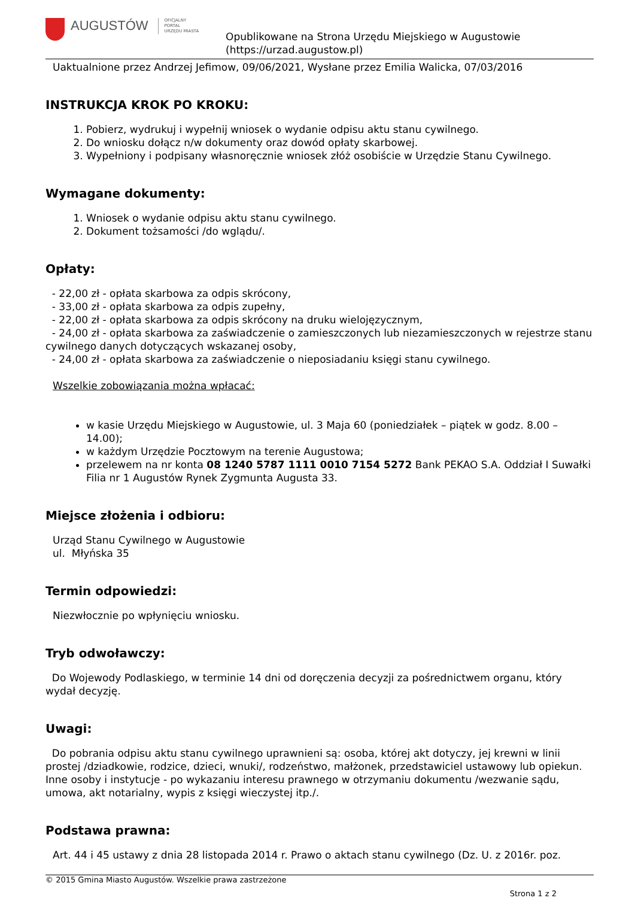AUGUSTÓW
OFICJALNY
PORTAL
URZĘDU MIASTA
Opublikowane na Strona Urzędu Miejskiego w Augustowie
(https://urzad.augustow.pl)
Uaktualnione przez Andrzej Jefimow, 09/06/2021, Wysłane przez Emilia Walicka, 07/03/2016
INSTRUKCJA KROK PO KROKU:
1. Pobierz, wydrukuj i wypełnij wniosek o wydanie odpisu aktu stanu cywilnego.
2. Do wniosku dołącz n/w dokumenty oraz dowód opłaty skarbowej.
3. Wypełniony i podpisany własnoręcznie wniosek złóż osobiście w Urzędzie Stanu Cywilnego.
Wymagane dokumenty:
1. Wniosek o wydanie odpisu aktu stanu cywilnego.
2. Dokument tożsamości /do wglądu/.
Opłaty:
- 22,00 zł - opłata skarbowa za odpis skrócony,
- 33,00 zł - opłata skarbowa za odpis zupełny,
- 22,00 zł - opłata skarbowa za odpis skrócony na druku wielojęzycznym,
- 24,00 zł - opłata skarbowa za zaświadczenie o zamieszczonych lub niezamieszczonych w rejestrze stanu cywilnego danych dotyczących wskazanej osoby,
- 24,00 zł - opłata skarbowa za zaświadczenie o nieposiadaniu księgi stanu cywilnego.
Wszelkie zobowiązania można wpłacać:
w kasie Urzędu Miejskiego w Augustowie, ul. 3 Maja 60 (poniedziałek – piątek w godz. 8.00 – 14.00);
w każdym Urzędzie Pocztowym na terenie Augustowa;
przelewem na nr konta 08 1240 5787 1111 0010 7154 5272 Bank PEKAO S.A. Oddział I Suwałki Filia nr 1 Augustów Rynek Zygmunta Augusta 33.
Miejsce złożenia i odbioru:
Urząd Stanu Cywilnego w Augustowie
ul. Młyńska 35
Termin odpowiedzi:
Niezwłocznie po wpłynięciu wniosku.
Tryb odwoławczy:
Do Wojewody Podlaskiego, w terminie 14 dni od doręczenia decyzji za pośrednictwem organu, który wydał decyzję.
Uwagi:
Do pobrania odpisu aktu stanu cywilnego uprawnieni są: osoba, której akt dotyczy, jej krewni w linii prostej /dziadkowie, rodzice, dzieci, wnuki/, rodzeństwo, małżonek, przedstawiciel ustawowy lub opiekun. Inne osoby i instytucje - po wykazaniu interesu prawnego w otrzymaniu dokumentu /wezwanie sądu, umowa, akt notarialny, wypis z księgi wieczystej itp./.
Podstawa prawna:
Art. 44 i 45 ustawy z dnia 28 listopada 2014 r. Prawo o aktach stanu cywilnego (Dz. U. z 2016r. poz.
© 2015 Gmina Miasto Augustów. Wszelkie prawa zastrzeżone
Strona 1 z 2